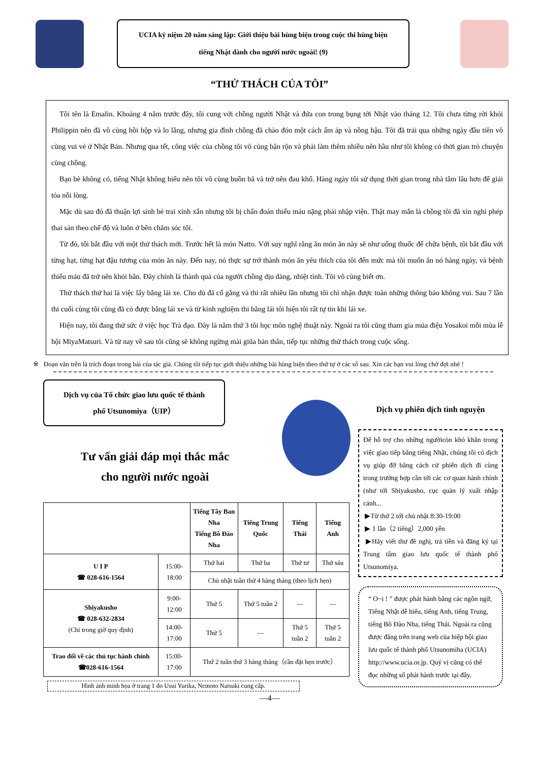UCIA kỷ niệm 20 năm sáng lập: Giới thiệu bài hùng biện trong cuộc thi hùng biện
tiếng Nhật dành cho người nước ngoài! (9)
“THỬ THÁCH CỦA TÔI”
Tôi tên là Emalin. Khoảng 4 năm trước đây, tôi cung với chồng người Nhật và đứa con trong bụng tới Nhật vào tháng 12. Tôi chưa từng rời khỏi Philippin nên đã vô cùng hồi hộp và lo lắng, nhưng gia đình chồng đã chào đón một cách ấm áp và nồng hậu. Tôi đã trải qua những ngày đầu tiên vô cùng vui vẻ ở Nhật Bản. Nhưng qua tết, công việc của chồng tôi vô cùng bận rộn và phải làm thêm nhiều nên hầu như tôi không có thời gian trò chuyện cùng chồng.
Bạn bè không có, tiếng Nhật không hiểu nên tôi vô cùng buồn bã và trở nên đau khổ. Hàng ngày tôi sử dụng thời gian trong nhà tắm lâu hơn để giải tỏa nỗi lòng.
Mặc dù sau đó đã thuận lợi sinh bé trai xinh xắn nhưng tôi bị chẩn đoán thiếu máu nặng phải nhập viện. Thật may mắn là chồng tôi đã xin nghỉ phép thai sản theo chế độ và luôn ở bên chăm sóc tôi.
Từ đó, tôi bắt đầu với một thử thách mới. Trước hết là món Natto. Với suy nghĩ rằng ăn món ăn này sẽ như uống thuốc để chữa bệnh, tôi bắt đầu với từng hạt, từng hạt đậu tương của món ăn này. Đến nay, nó thực sự trở thành món ăn yêu thích của tôi đến mức mà tôi muốn ăn nó hàng ngày, và bệnh thiếu máu đã trở nên khỏi hẳn. Đây chính là thành quả của người chồng dịu dàng, nhiệt tình. Tôi vô cùng biết ơn.
Thử thách thứ hai là việc lấy bằng lái xe. Cho dù đã cố gắng và thi rất nhiều lần nhưng tôi chỉ nhận được toàn những thông báo không vui. Sau 7 lần thi cuối cùng tôi cũng đã có được bằng lái xe và từ kinh nghiệm thi bằng lái tôi hiện tôi rất tự tin khi lái xe.
Hiện nay, tôi đang thử sức ở việc học Trà đạo. Đây là năm thứ 3 tôi học môn nghệ thuật này. Ngoài ra tôi cũng tham gia múa điệu Yosakoi mỗi mùa lễ hội MiyaMatsuri. Và từ nay về sau tôi cũng sẽ không ngừng mài giũa bản thân, tiếp tục những thử thách trong cuộc sống.
※ Đoạn văn trên là trích đoạn trong bài của tác giả. Chúng tôi tiếp tục giới thiệu những bài hùng biện theo thứ tự ở các số sau. Xin các bạn vui lòng chờ đợi nhé !
Dịch vụ của Tổ chức giao lưu quốc tế thành
phố Utsunomiya（UIP）
Tư vấn giải đáp mọi thắc mắc
cho người nước ngoài
| | | Tiếng Tây Ban Nha Tiếng Bồ Đào Nha | Tiếng Trung Quốc | Tiếng Thái | Tiếng Anh |
| --- | --- | --- | --- | --- | --- |
| U I P ☎ 028-616-1564 | 15:00-18:00 | Thứ hai | Thứ ba | Thứ tư | Thứ sáu |
| | | Chủ nhật tuần thứ 4 hàng tháng (theo lịch hẹn) | | | |
| Shiyakusho ☎ 028-632-2834 (Chỉ trong giờ quy định) | 9:00-12:00 | Thứ 5 | Thứ 5 tuần 2 | — | — |
| | 14:00-17:00 | Thứ 5 | — | Thứ 5 tuần 2 | Thứ 5 tuần 2 |
| Trao đổi về các thủ tục hành chính ☎028-616-1564 | 15:00-17:00 | Thứ 2 tuần thứ 3 hàng tháng（cần đặt hẹn trước） | | | |
Hình ảnh minh họa ở trang 1 do Usui Yurika, Nemoto Natsuki cung cấp.
Dịch vụ phiên dịch tình nguyện
Để hỗ trợ cho những ngườicòn khó khăn trong việc giao tiếp bằng tiếng Nhật, chúng tôi có dịch vụ giúp đỡ bằng cách cử phiên dịch đi cùng trong trường hợp cần tới các cơ quan hành chính (như tới Shiyakusho, cục quản lý xuất nhập cảnh...
▶Từ thứ 2 tới chủ nhật 8:30-19:00
▶ 1 lần（2 tiếng）2,000 yên
▶Hãy viết thư đề nghị, trả tiền và đăng ký tại Trung tâm giao lưu quốc tế thành phố Utsunomiya.
“ O~i ! ” được phát hành bằng các ngôn ngữ, Tiếng Nhật dễ hiểu, tiếng Anh, tiếng Trung, tiếng Bồ Đào Nha, tiếng Thái. Ngoài ra cũng được đăng trên trang web của hiệp hội giao lưu quốc tế thành phố Utsunomiha (UCIA) http://www.ucia.or.jp. Quý vị cũng có thể đọc những số phát hành trước tại đây.
—4—